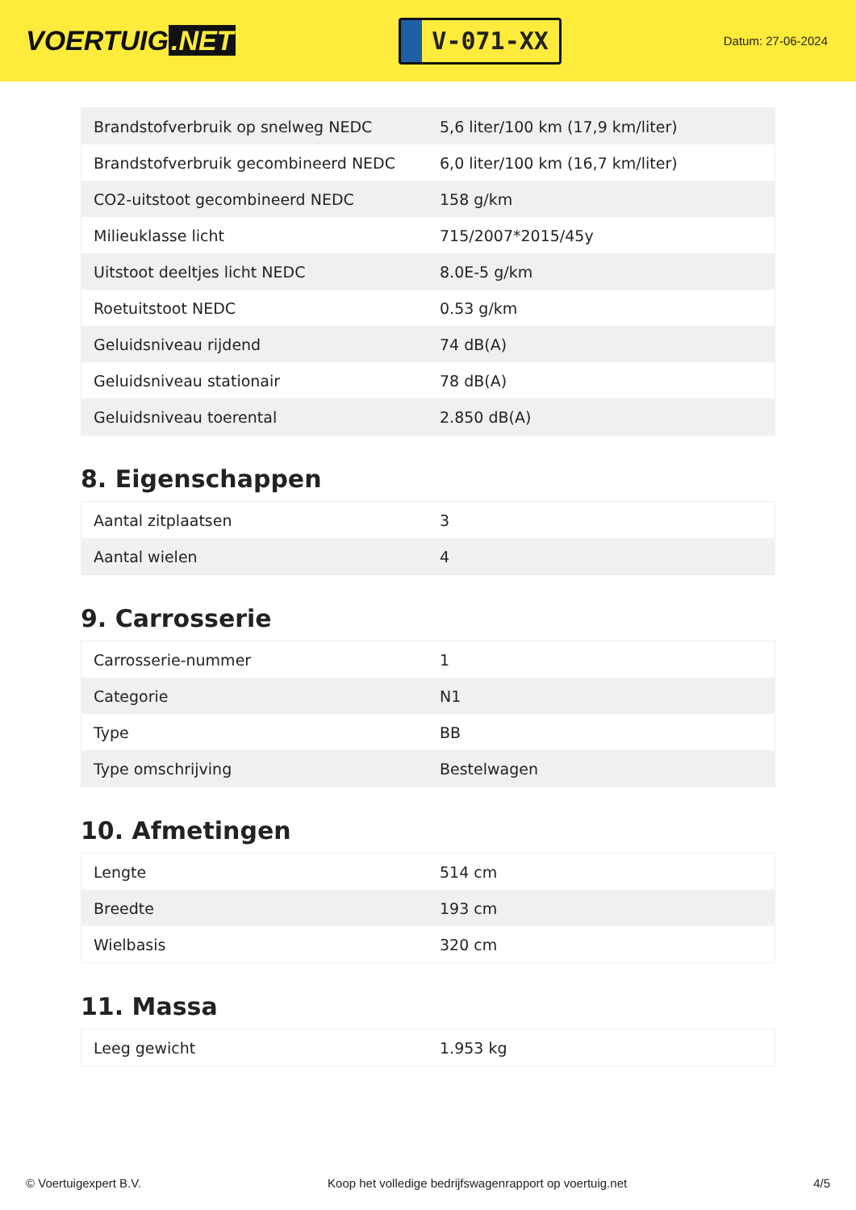VOERTUIG.NET
V-071-XX
Datum: 27-06-2024
| Brandstofverbruik op snelweg NEDC | 5,6 liter/100 km (17,9 km/liter) |
| Brandstofverbruik gecombineerd NEDC | 6,0 liter/100 km (16,7 km/liter) |
| CO2-uitstoot gecombineerd NEDC | 158 g/km |
| Milieuklasse licht | 715/2007*2015/45y |
| Uitstoot deeltjes licht NEDC | 8.0E-5 g/km |
| Roetuitstoot NEDC | 0.53 g/km |
| Geluidsniveau rijdend | 74 dB(A) |
| Geluidsniveau stationair | 78 dB(A) |
| Geluidsniveau toerental | 2.850 dB(A) |
8. Eigenschappen
| Aantal zitplaatsen | 3 |
| Aantal wielen | 4 |
9. Carrosserie
| Carrosserie-nummer | 1 |
| Categorie | N1 |
| Type | BB |
| Type omschrijving | Bestelwagen |
10. Afmetingen
| Lengte | 514 cm |
| Breedte | 193 cm |
| Wielbasis | 320 cm |
11. Massa
| Leeg gewicht | 1.953 kg |
© Voertuigexpert B.V. Koop het volledige bedrijfswagenrapport op voertuig.net 4/5